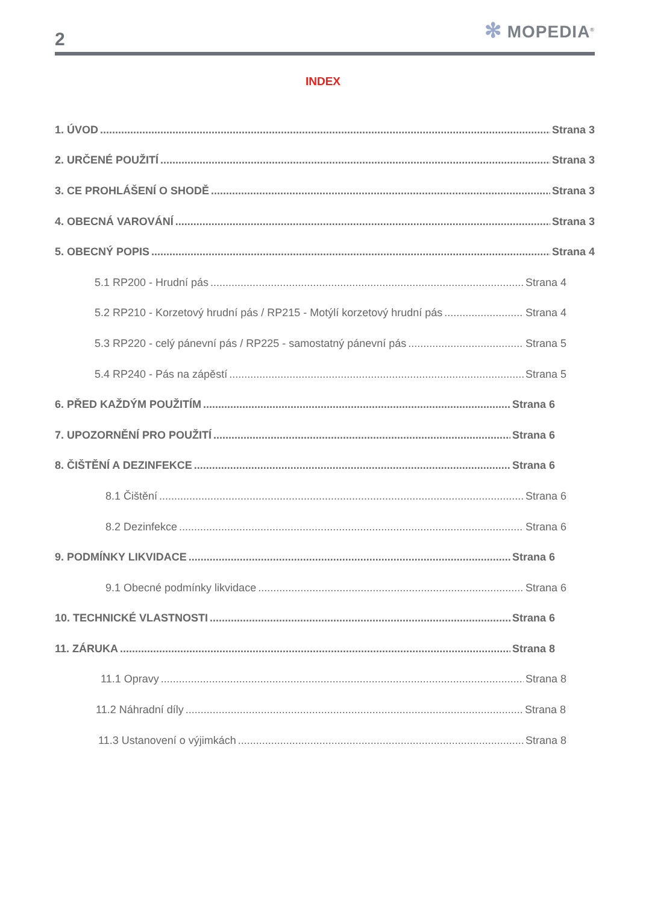2
✻ MOPEDIA<sup>®</sup>
INDEX
1. ÚVOD Strana 3
2. URČENÉ POUŽITÍ Strana 3
3. CE PROHLÁŠENÍ O SHODĚ Strana 3
4. OBECNÁ VAROVÁNÍ Strana 3
5. OBECNÝ POPIS Strana 4
5.1 RP200 - Hrudní pás Strana 4
5.2 RP210 - Korzetový hrudní pás / RP215 - Motýlí korzetový hrudní pás Strana 4
5.3 RP220 - celý pánevní pás / RP225 - samostatný pánevní pás Strana 5
5.4 RP240 - Pás na zápěstí Strana 5
6. PŘED KAŽDÝM POUŽITÍM Strana 6
7. UPOZORNĚNÍ PRO POUŽITÍ Strana 6
8. ČIŠTĚNÍ A DEZINFEKCE Strana 6
8.1 Čištění Strana 6
8.2 Dezinfekce Strana 6
9. PODMÍNKY LIKVIDACE Strana 6
9.1 Obecné podmínky likvidace Strana 6
10. TECHNICKÉ VLASTNOSTI Strana 6
11. ZÁRUKA Strana 8
11.1 Opravy Strana 8
11.2 Náhradní díly Strana 8
11.3 Ustanovení o výjimkách Strana 8